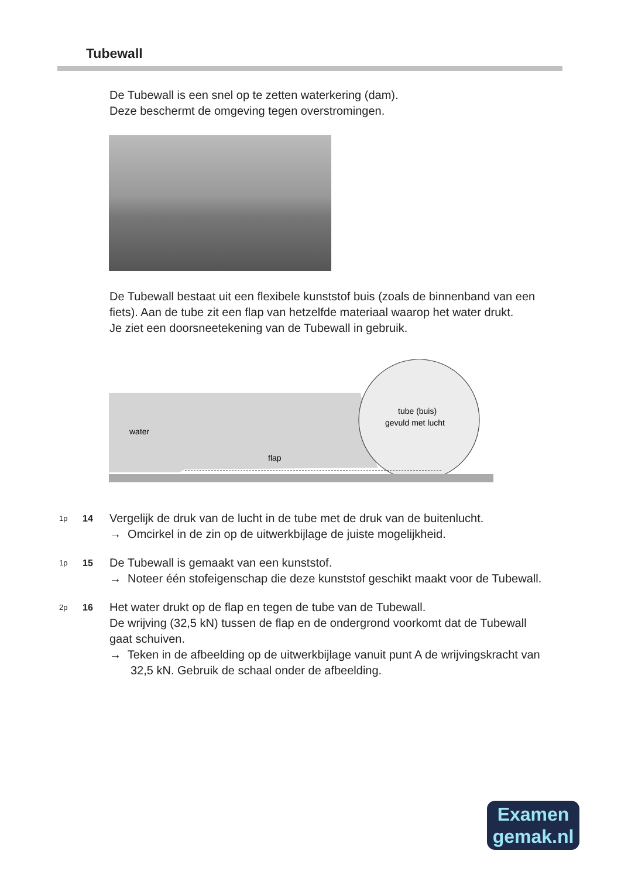Tubewall
De Tubewall is een snel op te zetten waterkering (dam).
Deze beschermt de omgeving tegen overstromingen.
De Tubewall bestaat uit een flexibele kunststof buis (zoals de binnenband van een fiets). Aan de tube zit een flap van hetzelfde materiaal waarop het water drukt.
Je ziet een doorsneetekening van de Tubewall in gebruik.
water
flap
tube (buis)
gevuld met lucht
1p
14
Vergelijk de druk van de lucht in de tube met de druk van de buitenlucht.
→ Omcirkel in de zin op de uitwerkbijlage de juiste mogelijkheid.
1p
15
De Tubewall is gemaakt van een kunststof.
→ Noteer één stofeigenschap die deze kunststof geschikt maakt voor de Tubewall.
2p
16
Het water drukt op de flap en tegen de tube van de Tubewall.
De wrijving (32,5 kN) tussen de flap en de ondergrond voorkomt dat de Tubewall gaat schuiven.
→ Teken in de afbeelding op de uitwerkbijlage vanuit punt A de wrijvingskracht van 32,5 kN. Gebruik de schaal onder de afbeelding.
Examen
gemak.nl